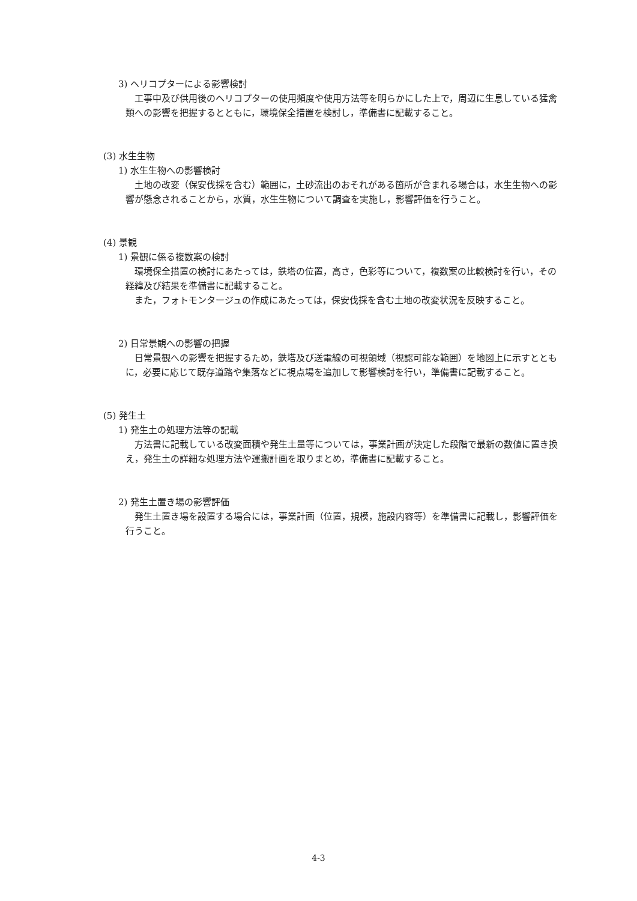3) ヘリコプターによる影響検討
工事中及び供用後のヘリコプターの使用頻度や使用方法等を明らかにした上で，周辺に生息している猛禽類への影響を把握するとともに，環境保全措置を検討し，準備書に記載すること。
(3) 水生生物
1) 水生生物への影響検討
土地の改変（保安伐採を含む）範囲に，土砂流出のおそれがある箇所が含まれる場合は，水生生物への影響が懸念されることから，水質，水生生物について調査を実施し，影響評価を行うこと。
(4) 景観
1) 景観に係る複数案の検討
環境保全措置の検討にあたっては，鉄塔の位置，高さ，色彩等について，複数案の比較検討を行い，その経緯及び結果を準備書に記載すること。
また，フォトモンタージュの作成にあたっては，保安伐採を含む土地の改変状況を反映すること。
2) 日常景観への影響の把握
日常景観への影響を把握するため，鉄塔及び送電線の可視領域（視認可能な範囲）を地図上に示すとともに，必要に応じて既存道路や集落などに視点場を追加して影響検討を行い，準備書に記載すること。
(5) 発生土
1) 発生土の処理方法等の記載
方法書に記載している改変面積や発生土量等については，事業計画が決定した段階で最新の数値に置き換え，発生土の詳細な処理方法や運搬計画を取りまとめ，準備書に記載すること。
2) 発生土置き場の影響評価
発生土置き場を設置する場合には，事業計画（位置，規模，施設内容等）を準備書に記載し，影響評価を行うこと。
4-3